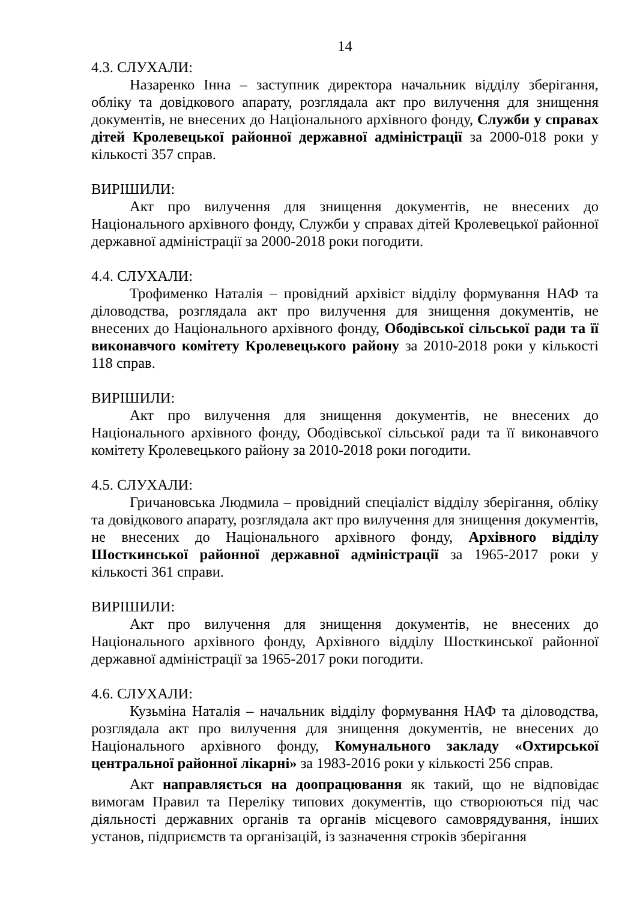14
4.3. СЛУХАЛИ:
Назаренко Інна – заступник директора начальник відділу зберігання, обліку та довідкового апарату, розглядала акт про вилучення для знищення документів, не внесених до Національного архівного фонду, Служби у справах дітей Кролевецької районної державної адміністрації за 2000-018 роки у кількості 357 справ.
ВИРІШИЛИ:
Акт про вилучення для знищення документів, не внесених до Національного архівного фонду, Служби у справах дітей Кролевецької районної державної адміністрації за 2000-2018 роки погодити.
4.4. СЛУХАЛИ:
Трофименко Наталія – провідний архівіст відділу формування НАФ та діловодства, розглядала акт про вилучення для знищення документів, не внесених до Національного архівного фонду, Ободівської сільської ради та її виконавчого комітету Кролевецького району за 2010-2018 роки у кількості 118 справ.
ВИРІШИЛИ:
Акт про вилучення для знищення документів, не внесених до Національного архівного фонду, Ободівської сільської ради та її виконавчого комітету Кролевецького району за 2010-2018 роки погодити.
4.5. СЛУХАЛИ:
Гричановська Людмила – провідний спеціаліст відділу зберігання, обліку та довідкового апарату, розглядала акт про вилучення для знищення документів, не внесених до Національного архівного фонду, Архівного відділу Шосткинської районної державної адміністрації за 1965-2017 роки у кількості 361 справи.
ВИРІШИЛИ:
Акт про вилучення для знищення документів, не внесених до Національного архівного фонду, Архівного відділу Шосткинської районної державної адміністрації за 1965-2017 роки погодити.
4.6. СЛУХАЛИ:
Кузьміна Наталія – начальник відділу формування НАФ та діловодства, розглядала акт про вилучення для знищення документів, не внесених до Національного архівного фонду, Комунального закладу «Охтирської центральної районної лікарні» за 1983-2016 роки у кількості 256 справ.
Акт направляється на доопрацювання як такий, що не відповідає вимогам Правил та Переліку типових документів, що створюються під час діяльності державних органів та органів місцевого самоврядування, інших установ, підприємств та організацій, із зазначення строків зберігання